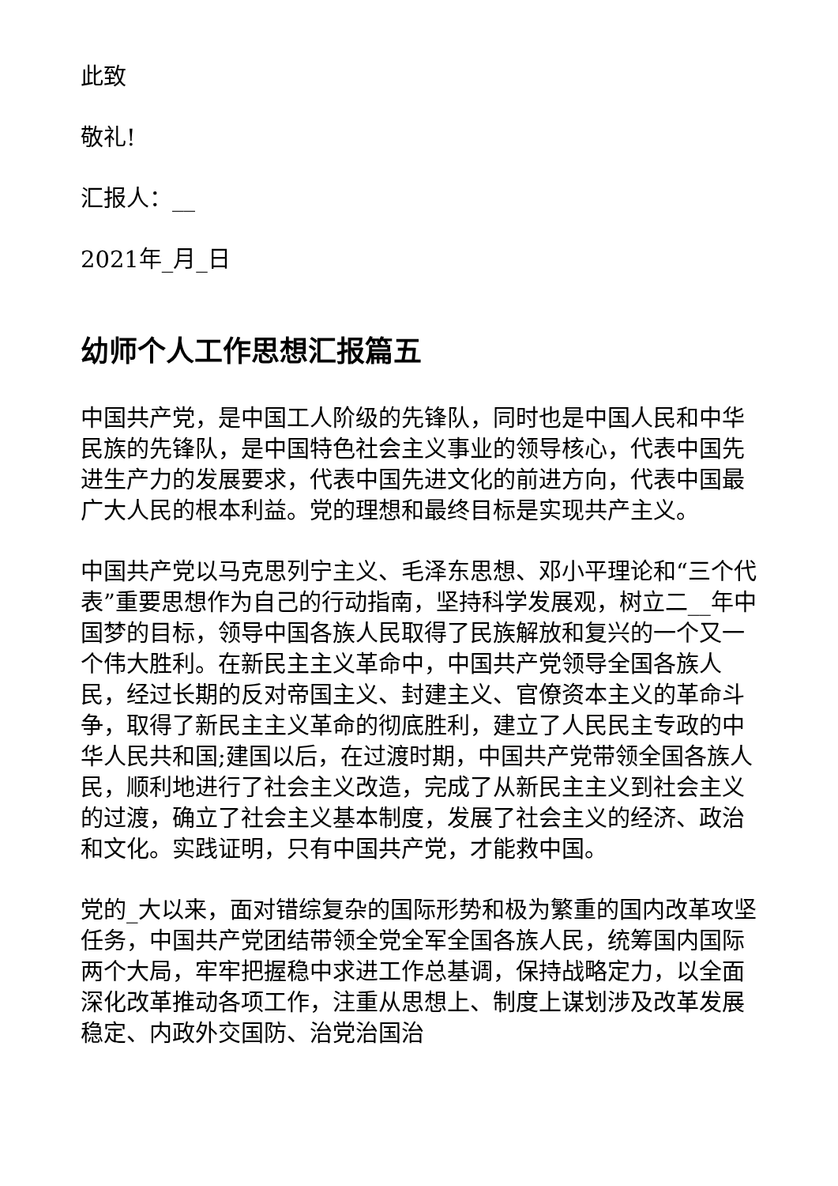此致
敬礼!
汇报人：__
2021年_月_日
幼师个人工作思想汇报篇五
中国共产党，是中国工人阶级的先锋队，同时也是中国人民和中华民族的先锋队，是中国特色社会主义事业的领导核心，代表中国先进生产力的发展要求，代表中国先进文化的前进方向，代表中国最广大人民的根本利益。党的理想和最终目标是实现共产主义。
中国共产党以马克思列宁主义、毛泽东思想、邓小平理论和“三个代表”重要思想作为自己的行动指南，坚持科学发展观，树立二__年中国梦的目标，领导中国各族人民取得了民族解放和复兴的一个又一个伟大胜利。在新民主主义革命中，中国共产党领导全国各族人民，经过长期的反对帝国主义、封建主义、官僚资本主义的革命斗争，取得了新民主主义革命的彻底胜利，建立了人民民主专政的中华人民共和国;建国以后，在过渡时期，中国共产党带领全国各族人民，顺利地进行了社会主义改造，完成了从新民主主义到社会主义的过渡，确立了社会主义基本制度，发展了社会主义的经济、政治和文化。实践证明，只有中国共产党，才能救中国。
党的_大以来，面对错综复杂的国际形势和极为繁重的国内改革攻坚任务，中国共产党团结带领全党全军全国各族人民，统筹国内国际两个大局，牢牢把握稳中求进工作总基调，保持战略定力，以全面深化改革推动各项工作，注重从思想上、制度上谋划涉及改革发展稳定、内政外交国防、治党治国治